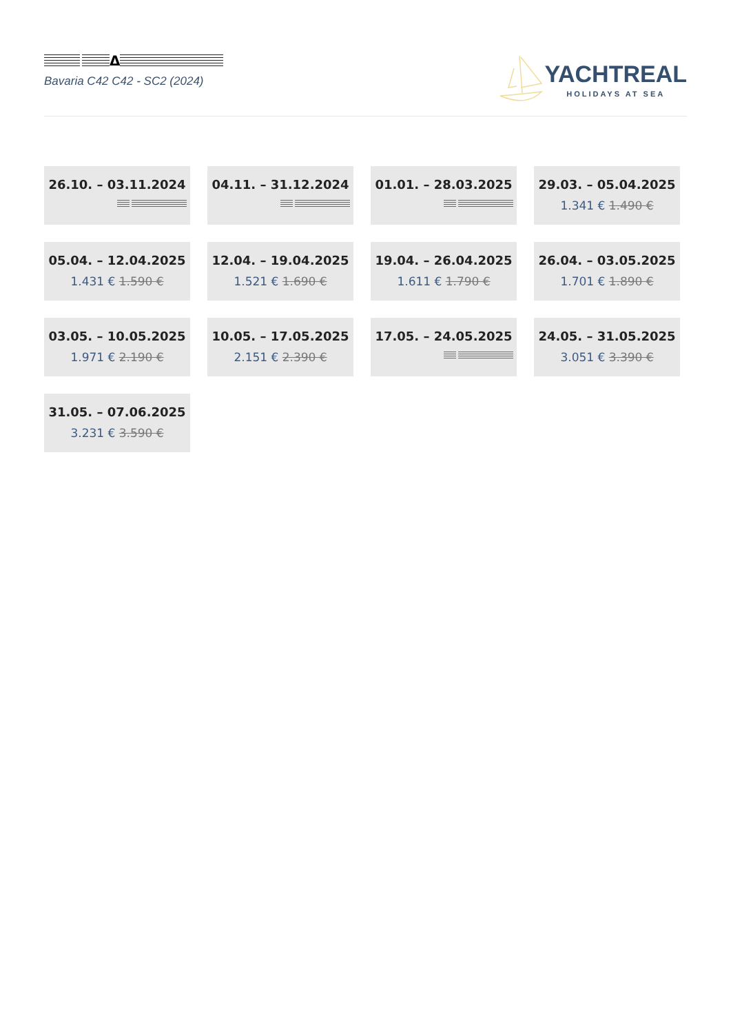Δ
Bavaria C42 C42 - SC2 (2024)
YACHTREAL
HOLIDAYS AT SEA
26.10. – 03.11.2024
04.11. – 31.12.2024
01.01. – 28.03.2025
29.03. – 05.04.2025
1.341 € 1.490 €
05.04. – 12.04.2025
1.431 € 1.590 €
12.04. – 19.04.2025
1.521 € 1.690 €
19.04. – 26.04.2025
1.611 € 1.790 €
26.04. – 03.05.2025
1.701 € 1.890 €
03.05. – 10.05.2025
1.971 € 2.190 €
10.05. – 17.05.2025
2.151 € 2.390 €
17.05. – 24.05.2025
24.05. – 31.05.2025
3.051 € 3.390 €
31.05. – 07.06.2025
3.231 € 3.590 €